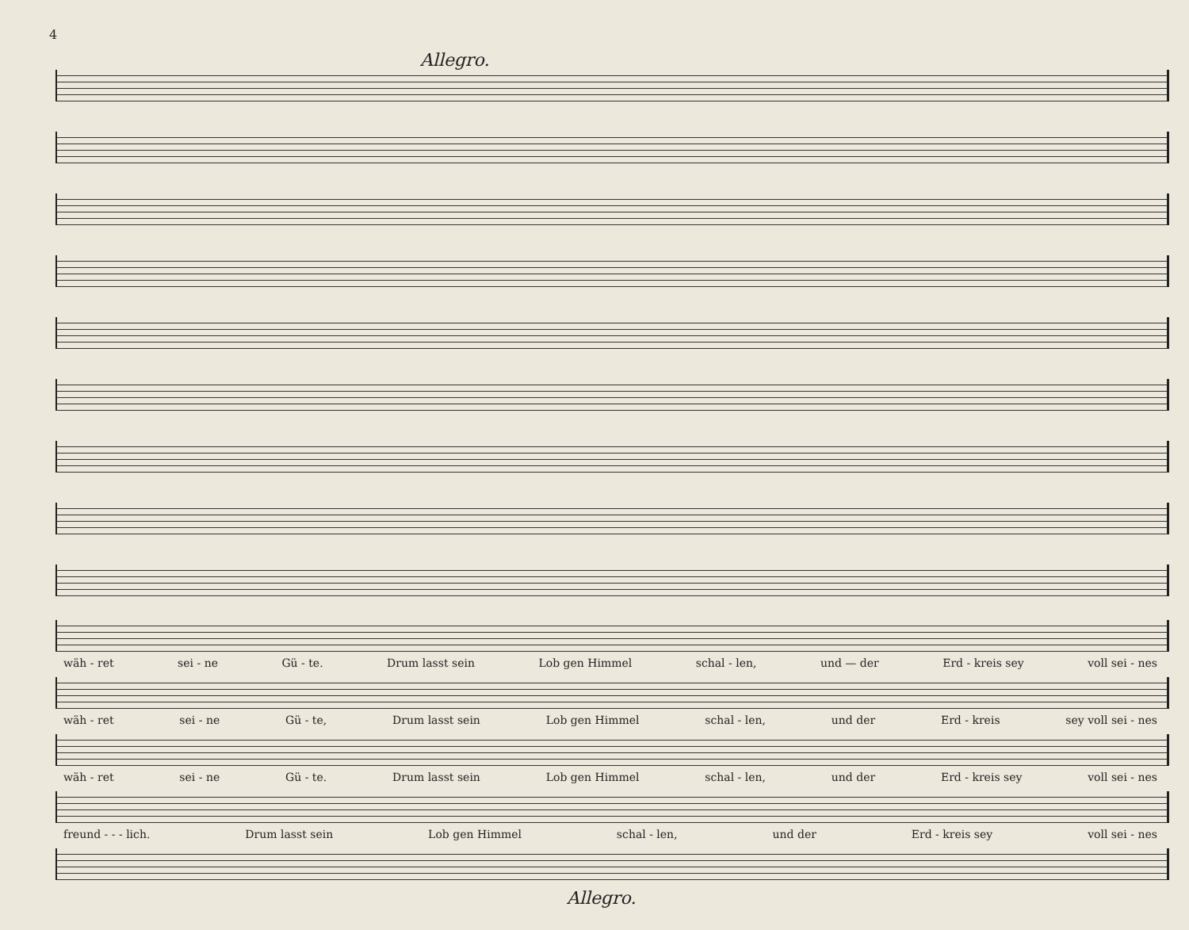4
Allegro.
wäh - ret sei - ne Gü - te. Drum lasst sein Lob gen Himmel schal - len, und — der Erd - kreis sey voll sei - nes
wäh - ret sei - ne Gü - te, Drum lasst sein Lob gen Himmel schal - len, und der Erd - kreis sey voll sei - nes
wäh - ret sei - ne Gü - te. Drum lasst sein Lob gen Himmel schal - len, und der Erd - kreis sey voll sei - nes
freund - - - lich. Drum lasst sein Lob gen Himmel schal - len, und der Erd - kreis sey voll sei - nes
Allegro.